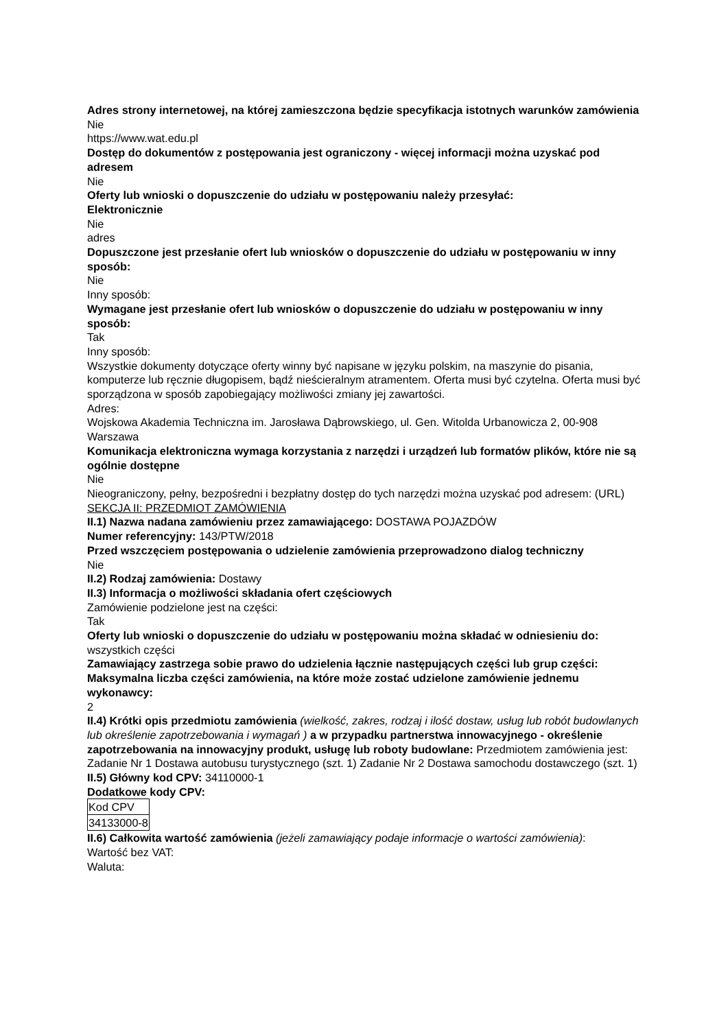Adres strony internetowej, na której zamieszczona będzie specyfikacja istotnych warunków zamówienia
Nie
https://www.wat.edu.pl
Dostęp do dokumentów z postępowania jest ograniczony - więcej informacji można uzyskać pod adresem
Nie
Oferty lub wnioski o dopuszczenie do udziału w postępowaniu należy przesyłać:
Elektronicznie
Nie
adres
Dopuszczone jest przesłanie ofert lub wniosków o dopuszczenie do udziału w postępowaniu w inny sposób:
Nie
Inny sposób:
Wymagane jest przesłanie ofert lub wniosków o dopuszczenie do udziału w postępowaniu w inny sposób:
Tak
Inny sposób:
Wszystkie dokumenty dotyczące oferty winny być napisane w języku polskim, na maszynie do pisania, komputerze lub ręcznie długopisem, bądź nieścieralnym atramentem. Oferta musi być czytelna. Oferta musi być sporządzona w sposób zapobiegający możliwości zmiany jej zawartości.
Adres:
Wojskowa Akademia Techniczna im. Jarosława Dąbrowskiego, ul. Gen. Witolda Urbanowicza 2, 00-908 Warszawa
Komunikacja elektroniczna wymaga korzystania z narzędzi i urządzeń lub formatów plików, które nie są ogólnie dostępne
Nie
Nieograniczony, pełny, bezpośredni i bezpłatny dostęp do tych narzędzi można uzyskać pod adresem: (URL)
SEKCJA II: PRZEDMIOT ZAMÓWIENIA
II.1) Nazwa nadana zamówieniu przez zamawiającego: DOSTAWA POJAZDÓW
Numer referencyjny: 143/PTW/2018
Przed wszczęciem postępowania o udzielenie zamówienia przeprowadzono dialog techniczny
Nie
II.2) Rodzaj zamówienia: Dostawy
II.3) Informacja o możliwości składania ofert częściowych
Zamówienie podzielone jest na części:
Tak
Oferty lub wnioski o dopuszczenie do udziału w postępowaniu można składać w odniesieniu do:
wszystkich części
Zamawiający zastrzega sobie prawo do udzielenia łącznie następujących części lub grup części:
Maksymalna liczba części zamówienia, na które może zostać udzielone zamówienie jednemu wykonawcy:
2
II.4) Krótki opis przedmiotu zamówienia (wielkość, zakres, rodzaj i ilość dostaw, usług lub robót budowlanych lub określenie zapotrzebowania i wymagań ) a w przypadku partnerstwa innowacyjnego - określenie zapotrzebowania na innowacyjny produkt, usługę lub roboty budowlane: Przedmiotem zamówienia jest: Zadanie Nr 1 Dostawa autobusu turystycznego (szt. 1) Zadanie Nr 2 Dostawa samochodu dostawczego (szt. 1)
II.5) Główny kod CPV: 34110000-1
Dodatkowe kody CPV:
| Kod CPV |
| 34133000-8 |
II.6) Całkowita wartość zamówienia (jeżeli zamawiający podaje informacje o wartości zamówienia):
Wartość bez VAT:
Waluta: